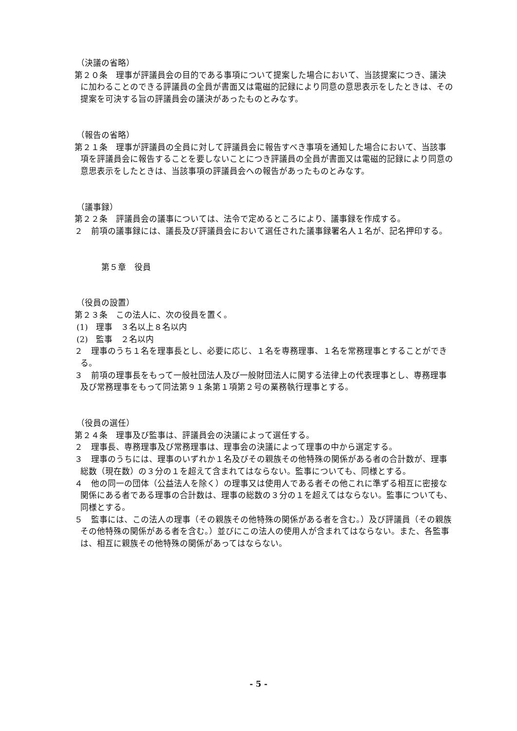（決議の省略）
第２０条　理事が評議員会の目的である事項について提案した場合において、当該提案につき、議決に加わることのできる評議員の全員が書面又は電磁的記録により同意の意思表示をしたときは、その提案を可決する旨の評議員会の議決があったものとみなす。
（報告の省略）
第２１条　理事が評議員の全員に対して評議員会に報告すべき事項を通知した場合において、当該事項を評議員会に報告することを要しないことにつき評議員の全員が書面又は電磁的記録により同意の意思表示をしたときは、当該事項の評議員会への報告があったものとみなす。
（議事録）
第２２条　評議員会の議事については、法令で定めるところにより、議事録を作成する。
２　前項の議事録には、議長及び評議員会において選任された議事録署名人１名が、記名押印する。
第５章　役員
（役員の設置）
第２３条　この法人に、次の役員を置く。
(1)　理事　３名以上８名以内
(2)　監事　２名以内
２　理事のうち１名を理事長とし、必要に応じ、１名を専務理事、１名を常務理事とすることができる。
３　前項の理事長をもって一般社団法人及び一般財団法人に関する法律上の代表理事とし、専務理事及び常務理事をもって同法第９１条第１項第２号の業務執行理事とする。
（役員の選任）
第２４条　理事及び監事は、評議員会の決議によって選任する。
２　理事長、専務理事及び常務理事は、理事会の決議によって理事の中から選定する。
３　理事のうちには、理事のいずれか１名及びその親族その他特殊の関係がある者の合計数が、理事総数（現在数）の３分の１を超えて含まれてはならない。監事についても、同様とする。
４　他の同一の団体（公益法人を除く）の理事又は使用人である者その他これに準ずる相互に密接な関係にある者である理事の合計数は、理事の総数の３分の１を超えてはならない。監事についても、同様とする。
５　監事には、この法人の理事（その親族その他特殊の関係がある者を含む。）及び評議員（その親族その他特殊の関係がある者を含む。）並びにこの法人の使用人が含まれてはならない。また、各監事は、相互に親族その他特殊の関係があってはならない。
- 5 -